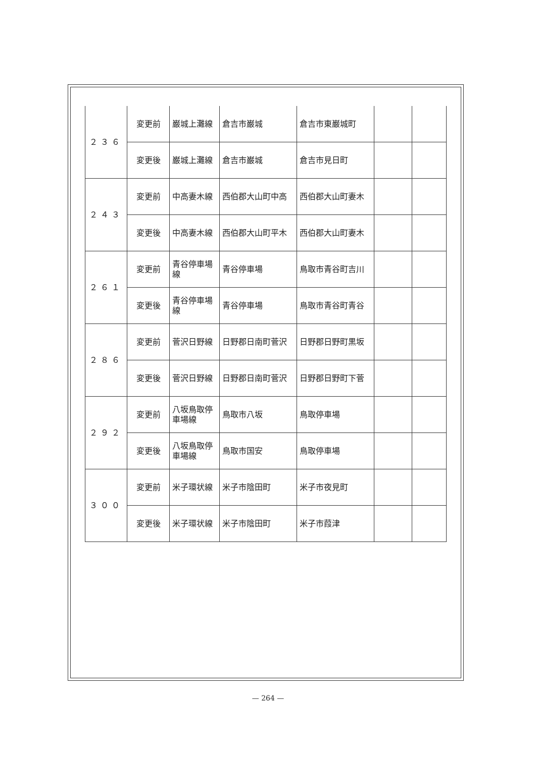| ２３６ | 変更前 | 巌城上灘線 | 倉吉市巌城 | 倉吉市東巌城町 | | |
| | 変更後 | 巌城上灘線 | 倉吉市巌城 | 倉吉市見日町 | | |
| ２４３ | 変更前 | 中高妻木線 | 西伯郡大山町中高 | 西伯郡大山町妻木 | | |
| | 変更後 | 中高妻木線 | 西伯郡大山町平木 | 西伯郡大山町妻木 | | |
| ２６１ | 変更前 | 青谷停車場線 | 青谷停車場 | 鳥取市青谷町吉川 | | |
| | 変更後 | 青谷停車場線 | 青谷停車場 | 鳥取市青谷町青谷 | | |
| ２８６ | 変更前 | 菅沢日野線 | 日野郡日南町菅沢 | 日野郡日野町黒坂 | | |
| | 変更後 | 菅沢日野線 | 日野郡日南町菅沢 | 日野郡日野町下菅 | | |
| ２９２ | 変更前 | 八坂鳥取停車場線 | 鳥取市八坂 | 鳥取停車場 | | |
| | 変更後 | 八坂鳥取停車場線 | 鳥取市国安 | 鳥取停車場 | | |
| ３００ | 変更前 | 米子環状線 | 米子市陰田町 | 米子市夜見町 | | |
| | 変更後 | 米子環状線 | 米子市陰田町 | 米子市葭津 | | |
— 264 —